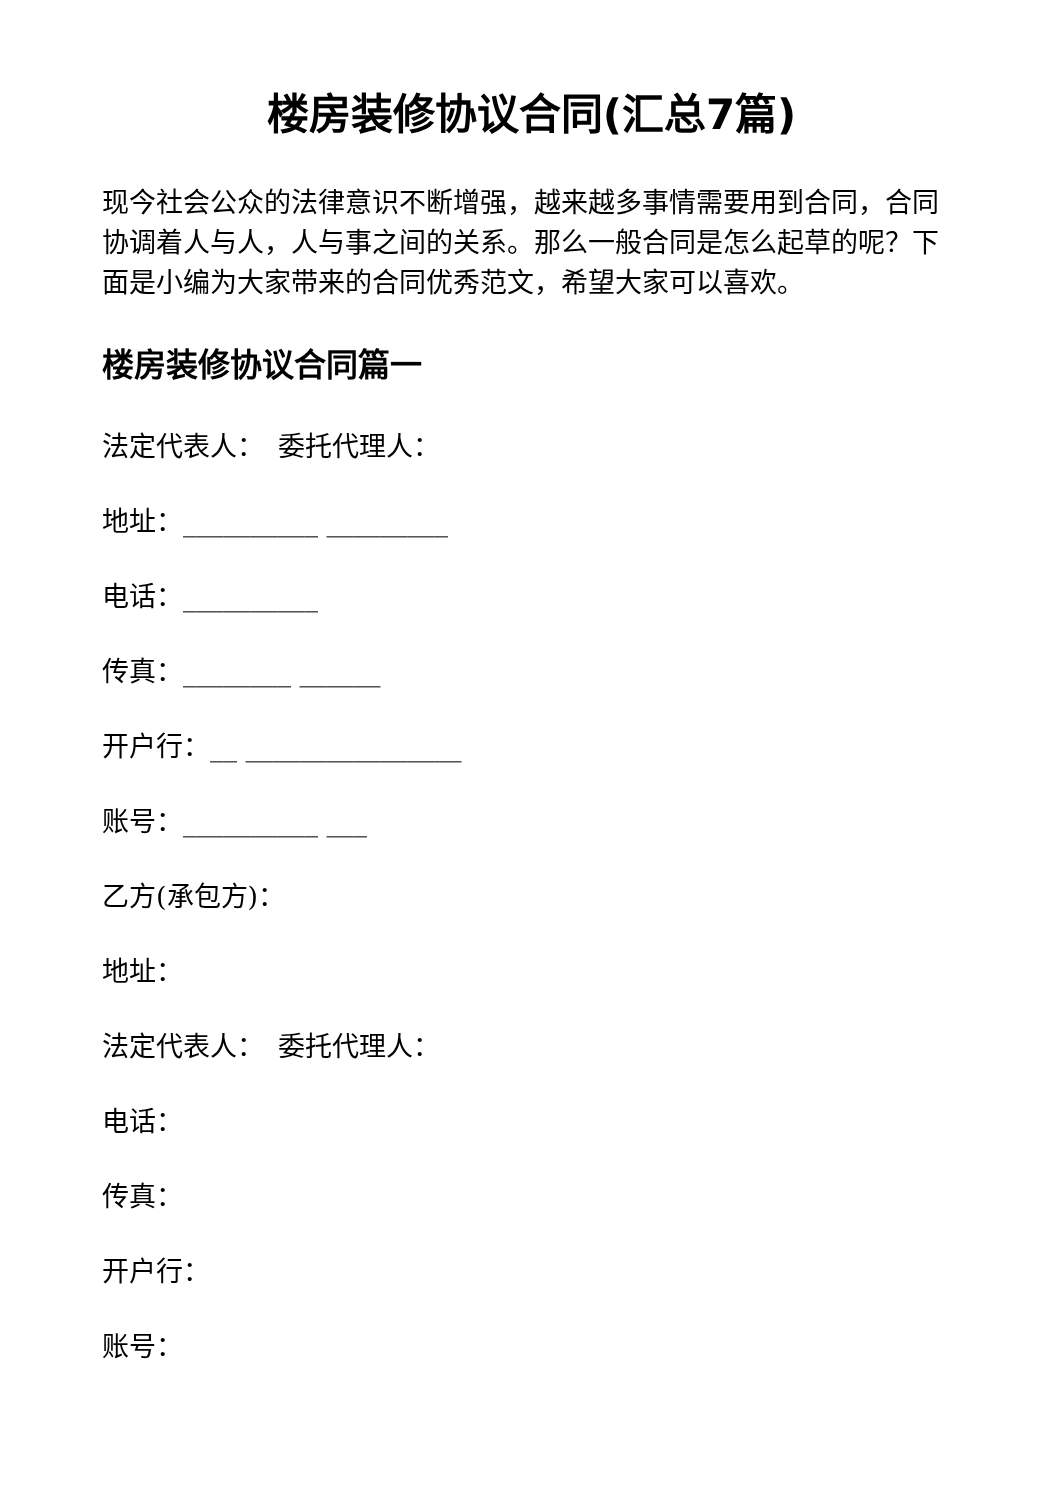楼房装修协议合同(汇总7篇)
现今社会公众的法律意识不断增强，越来越多事情需要用到合同，合同协调着人与人，人与事之间的关系。那么一般合同是怎么起草的呢？下面是小编为大家带来的合同优秀范文，希望大家可以喜欢。
楼房装修协议合同篇一
法定代表人：　委托代理人：
地址：__________ _________
电话：__________
传真：________ ______
开户行：__ ________________
账号：__________ ___
乙方(承包方)：
地址：
法定代表人：　委托代理人：
电话：
传真：
开户行：
账号：